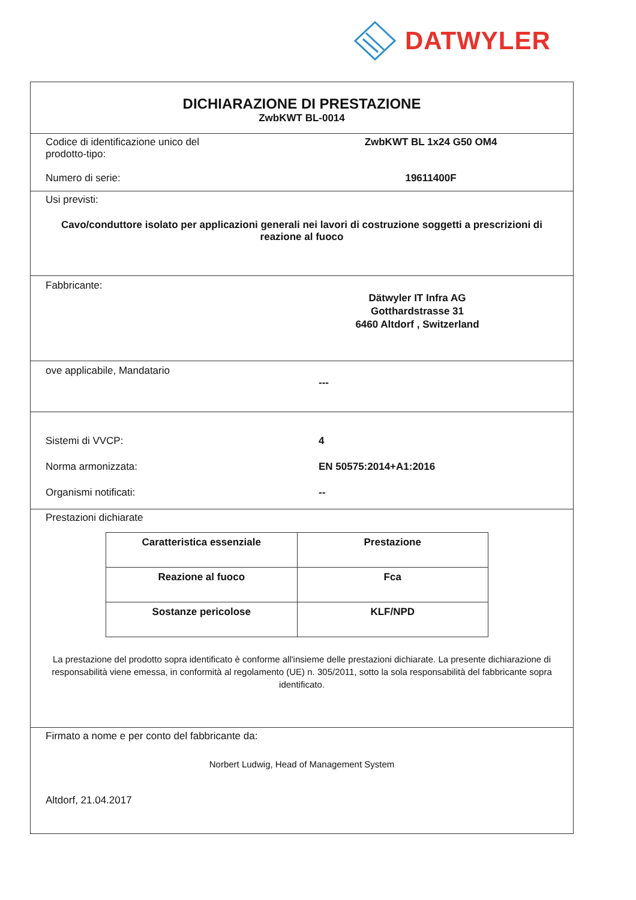DATWYLER
DICHIARAZIONE DI PRESTAZIONE
ZwbKWT BL-0014
Codice di identificazione unico del prodotto-tipo:
ZwbKWT BL 1x24 G50 OM4
Numero di serie: 19611400F
Usi previsti:
Cavo/conduttore isolato per applicazioni generali nei lavori di costruzione soggetti a prescrizioni di reazione al fuoco
Fabbricante:
Dätwyler IT Infra AG
Gotthardstrasse 31
6460 Altdorf , Switzerland
ove applicabile, Mandatario
---
Sistemi di VVCP: 4
Norma armonizzata: EN 50575:2014+A1:2016
Organismi notificati: --
Prestazioni dichiarate
| Caratteristica essenziale | Prestazione |
| Reazione al fuoco | Fca |
| Sostanze pericolose | KLF/NPD |
La prestazione del prodotto sopra identificato è conforme all'insieme delle prestazioni dichiarate. La presente dichiarazione di responsabilità viene emessa, in conformità al regolamento (UE) n. 305/2011, sotto la sola responsabilità del fabbricante sopra identificato.
Firmato a nome e per conto del fabbricante da:
Norbert Ludwig, Head of Management System
Altdorf, 21.04.2017